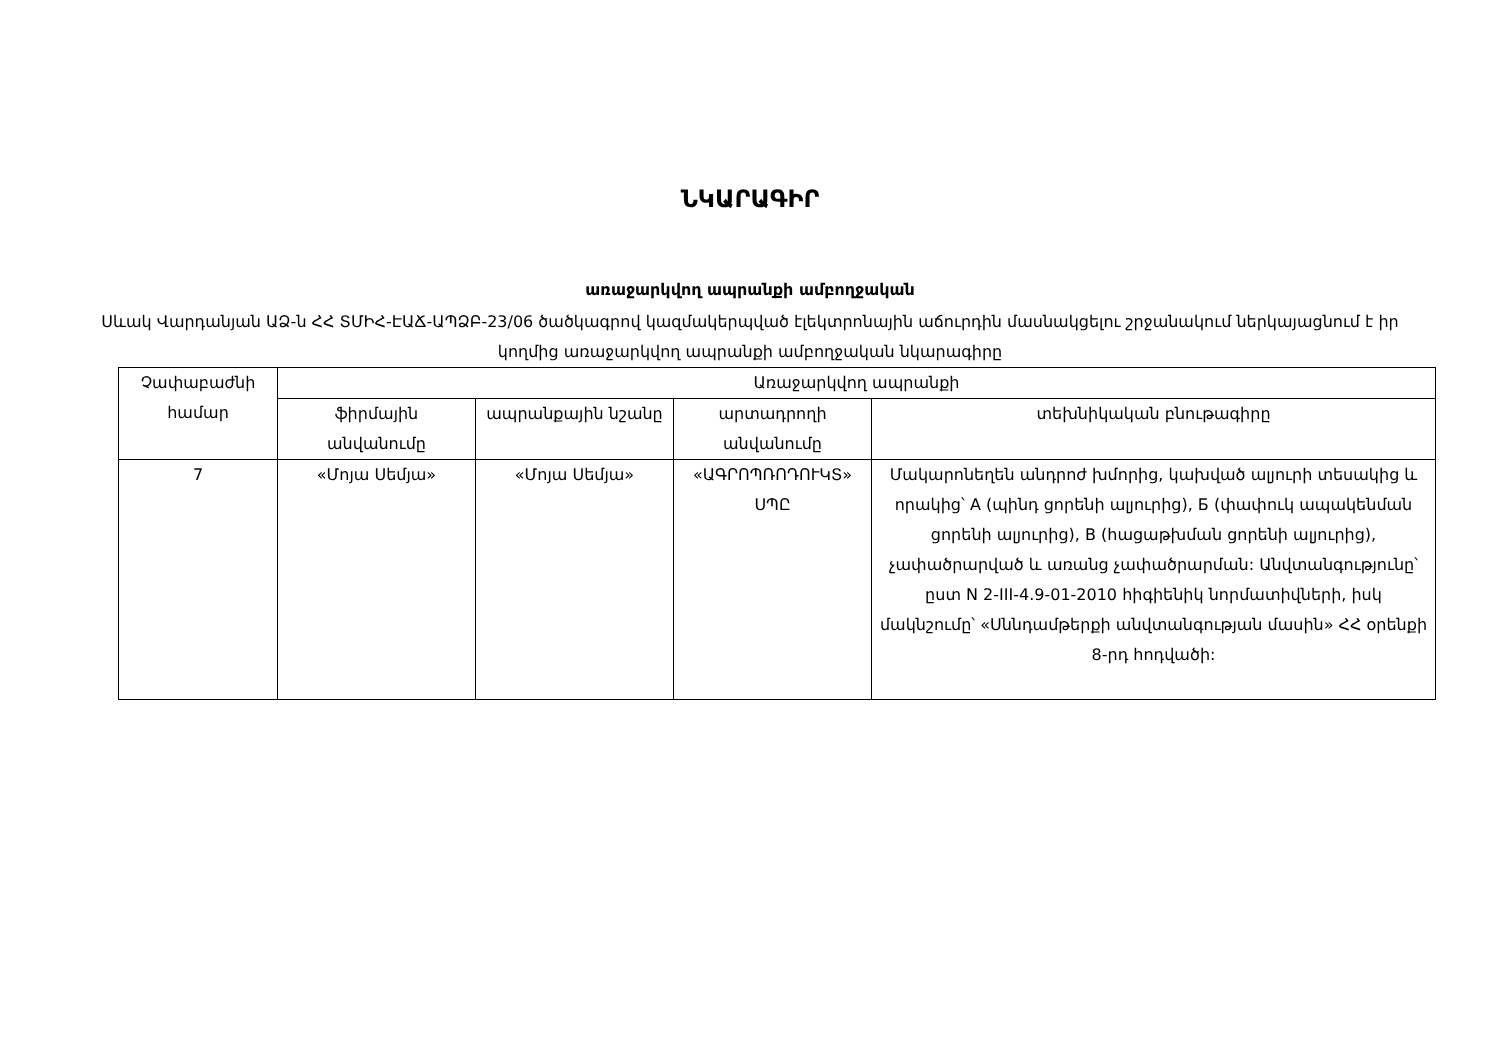ՆԿԱՐԱԳԻՐ
առաջարկվող ապրանքի ամբողջական
Սևակ Վարդանյան ԱՁ-ն ՀՀ ՏՄԻՀ-ԷԱՃ-ԱՊՁԲ-23/06 ծածկագրով կազմակերպված էլեկտրոնային աճուրդին մասնակցելու շրջանակում ներկայացնում է իր կողմից առաջարկվող ապրանքի ամբողջական նկարագիրը
| Չափաբաժնի համար | Առաջարկվող ապրանքի | | | |
| --- | --- | --- | --- | --- |
| | ֆիրմային անվանումը | ապրանքային նշանը | արտադրողի անվանումը | տեխնիկական բնութագիրը |
| 7 | «Մոյա Սեմյա» | «Մոյա Սեմյա» | «ԱԳՐՈՊՌՈԴՈՒԿՏ» ՍՊԸ | Մակարոնեղեն անդրոժ խմորից, կախված ալյուրի տեսակից և որակից՝ A (պինդ ցորենի ալյուրից), Б (փափուկ ապակենման ցորենի ալյուրից), B (հացաթխման ցորենի ալյուրից), չափածրարված և առանց չափածրարման: Անվտանգությունը՝ ըստ N 2-III-4.9-01-2010 հիգիենիկ նորմատիվների, իսկ մակնշումը՝ «Սննդամթերքի անվտանգության մասին» ՀՀ օրենքի 8-րդ հոդվածի: |